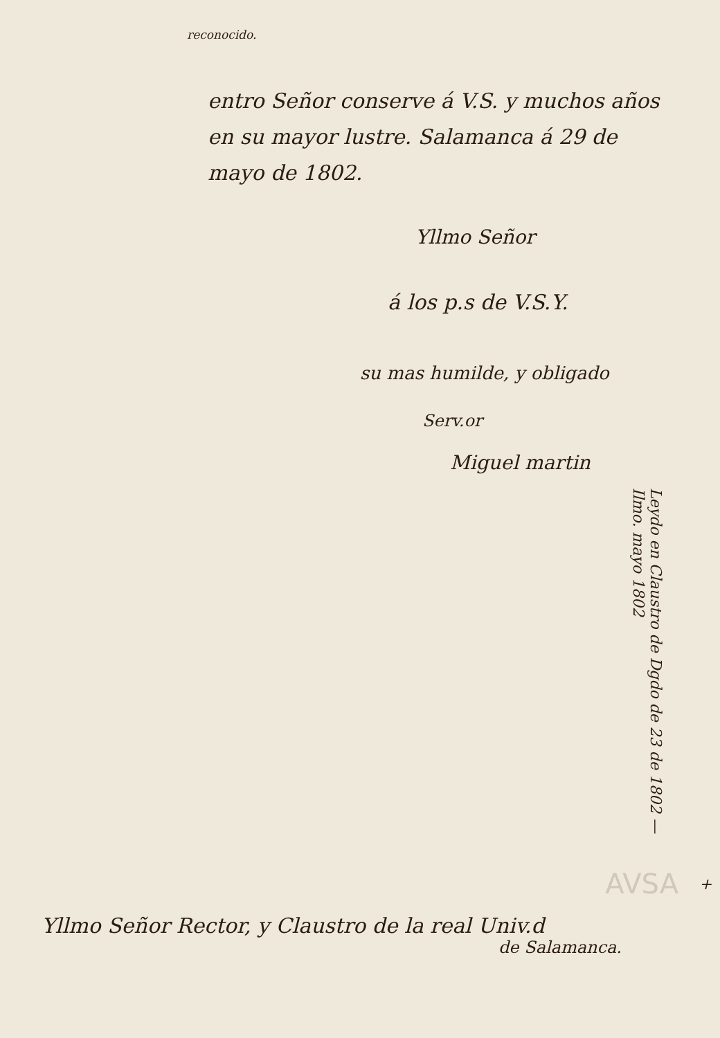reconocido.
entro Señor conserve á V.S. y muchos años en su mayor lustre. Salamanca á 29 de mayo de 1802.
Yllmo Señor
á los p.s de V.S.Y.
su mas humilde, y obligado
Serv.or
Miguel martin
Leydo en Claustro de Dgdo de 23 de 1802 — Ilmo. mayo 1802
+
Yllmo Señor Rector, y Claustro de la real Univ.d
de Salamanca.
AVSA